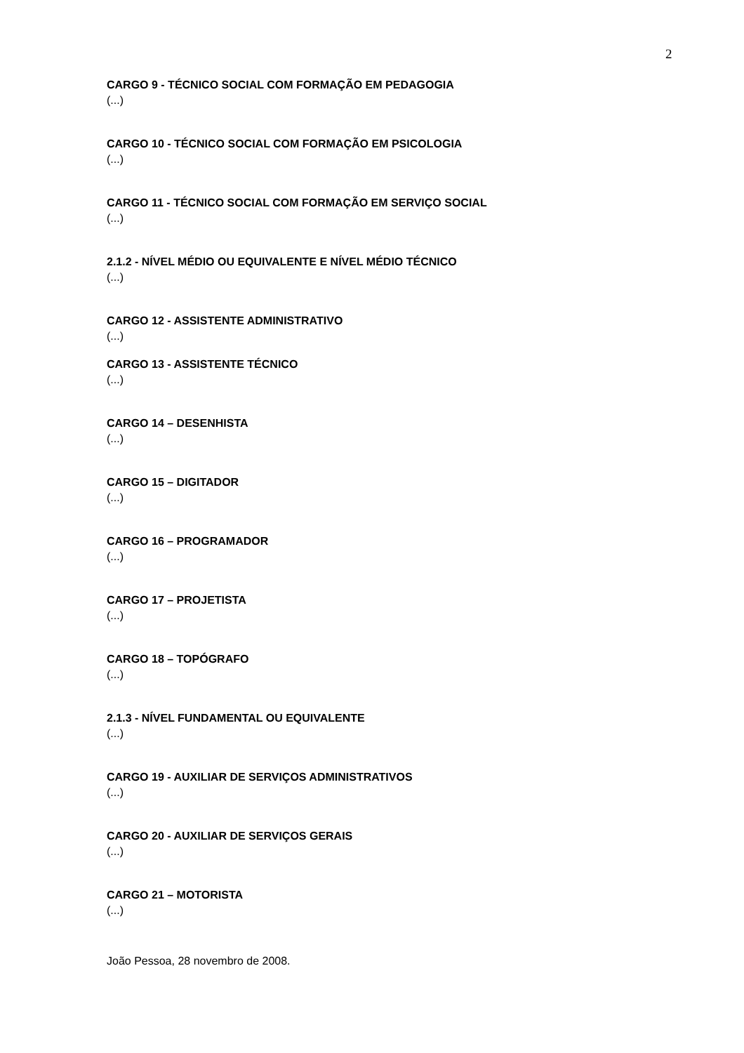2
CARGO 9 - TÉCNICO SOCIAL COM FORMAÇÃO EM PEDAGOGIA
(...)
CARGO 10 - TÉCNICO SOCIAL COM FORMAÇÃO EM PSICOLOGIA
(...)
CARGO 11 - TÉCNICO SOCIAL COM FORMAÇÃO EM SERVIÇO SOCIAL
(...)
2.1.2 - NÍVEL MÉDIO OU EQUIVALENTE E NÍVEL MÉDIO TÉCNICO
(...)
CARGO 12 - ASSISTENTE ADMINISTRATIVO
(...)
CARGO 13 - ASSISTENTE TÉCNICO
(...)
CARGO 14 – DESENHISTA
(...)
CARGO 15 – DIGITADOR
(...)
CARGO 16 – PROGRAMADOR
(...)
CARGO 17 – PROJETISTA
(...)
CARGO 18 – TOPÓGRAFO
(...)
2.1.3 - NÍVEL FUNDAMENTAL OU EQUIVALENTE
(...)
CARGO 19 - AUXILIAR DE SERVIÇOS ADMINISTRATIVOS
(...)
CARGO 20 - AUXILIAR DE SERVIÇOS GERAIS
(...)
CARGO 21 – MOTORISTA
(...)
João Pessoa, 28 novembro de 2008.